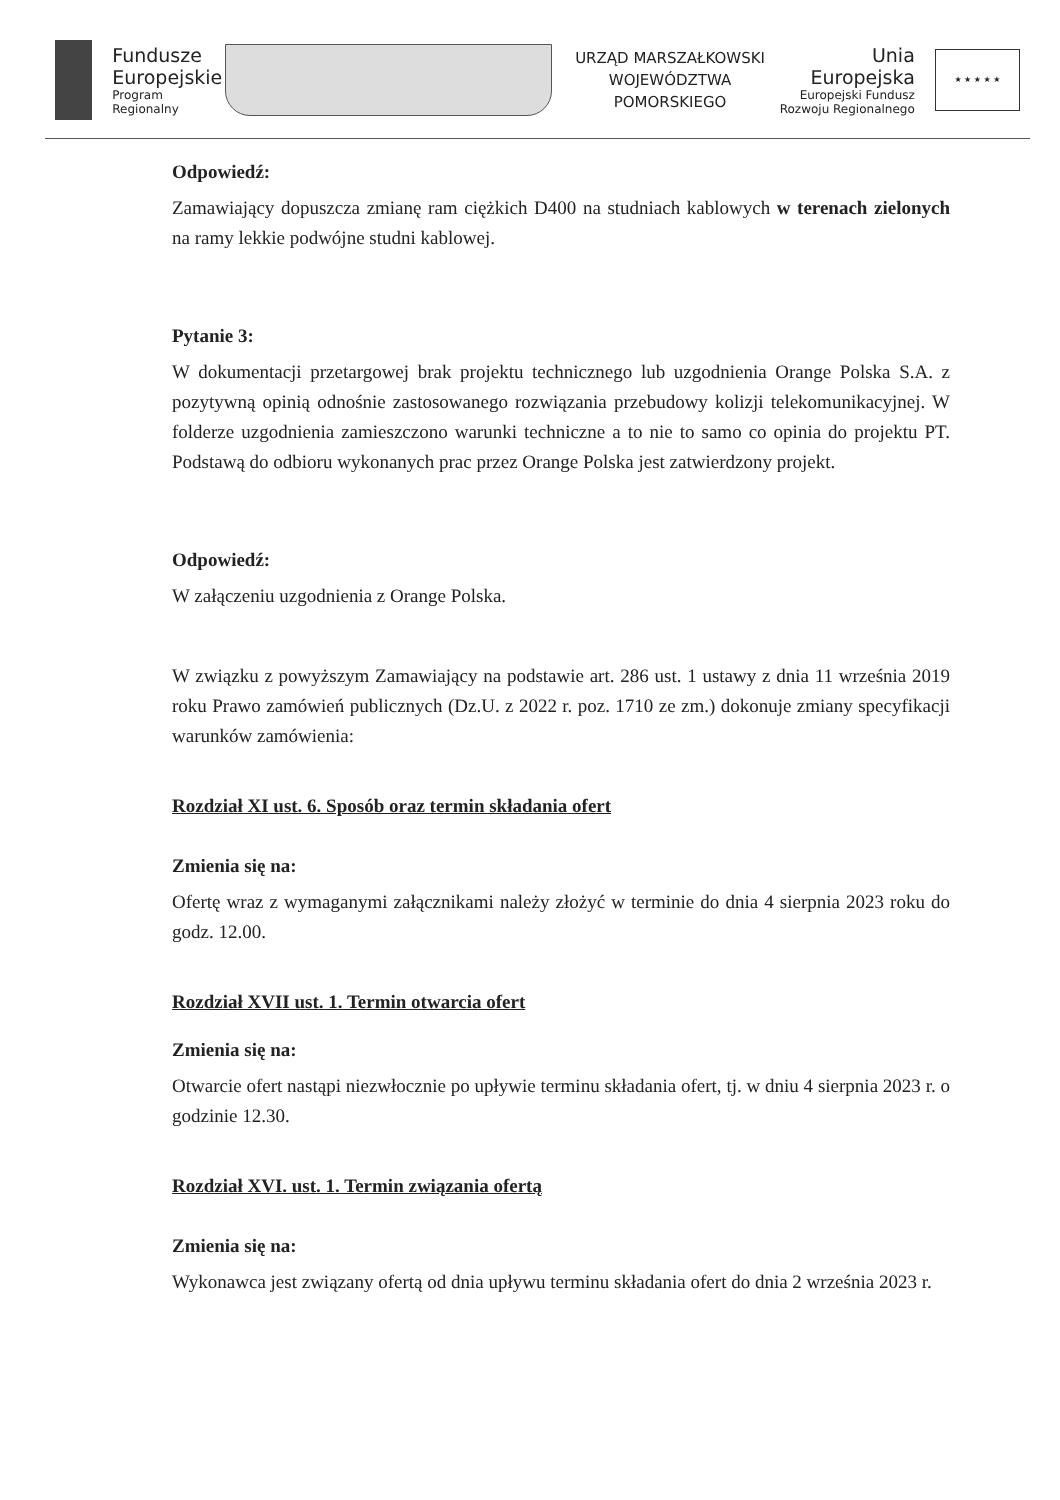Fundusze
Europejskie
Program Regionalny
URZĄD MARSZAŁKOWSKI
WOJEWÓDZTWA POMORSKIEGO
Unia Europejska
Europejski Fundusz
Rozwoju Regionalnego
★ ★ ★ ★ ★
Odpowiedź:
Zamawiający dopuszcza zmianę ram ciężkich D400 na studniach kablowych w terenach zielonych na ramy lekkie podwójne studni kablowej.
Pytanie 3:
W dokumentacji przetargowej brak projektu technicznego lub uzgodnienia Orange Polska S.A. z pozytywną opinią odnośnie zastosowanego rozwiązania przebudowy kolizji telekomunikacyjnej. W folderze uzgodnienia zamieszczono warunki techniczne a to nie to samo co opinia do projektu PT. Podstawą do odbioru wykonanych prac przez Orange Polska jest zatwierdzony projekt.
Odpowiedź:
W załączeniu uzgodnienia z Orange Polska.
W związku z powyższym Zamawiający na podstawie art. 286 ust. 1 ustawy z dnia 11 września 2019 roku Prawo zamówień publicznych (Dz.U. z 2022 r. poz. 1710 ze zm.) dokonuje zmiany specyfikacji warunków zamówienia:
Rozdział XI ust. 6. Sposób oraz termin składania ofert
Zmienia się na:
Ofertę wraz z wymaganymi załącznikami należy złożyć w terminie do dnia 4 sierpnia 2023 roku do godz. 12.00.
Rozdział XVII ust. 1. Termin otwarcia ofert
Zmienia się na:
Otwarcie ofert nastąpi niezwłocznie po upływie terminu składania ofert, tj. w dniu 4 sierpnia 2023 r. o godzinie 12.30.
Rozdział XVI. ust. 1. Termin związania ofertą
Zmienia się na:
Wykonawca jest związany ofertą od dnia upływu terminu składania ofert do dnia 2 września 2023 r.